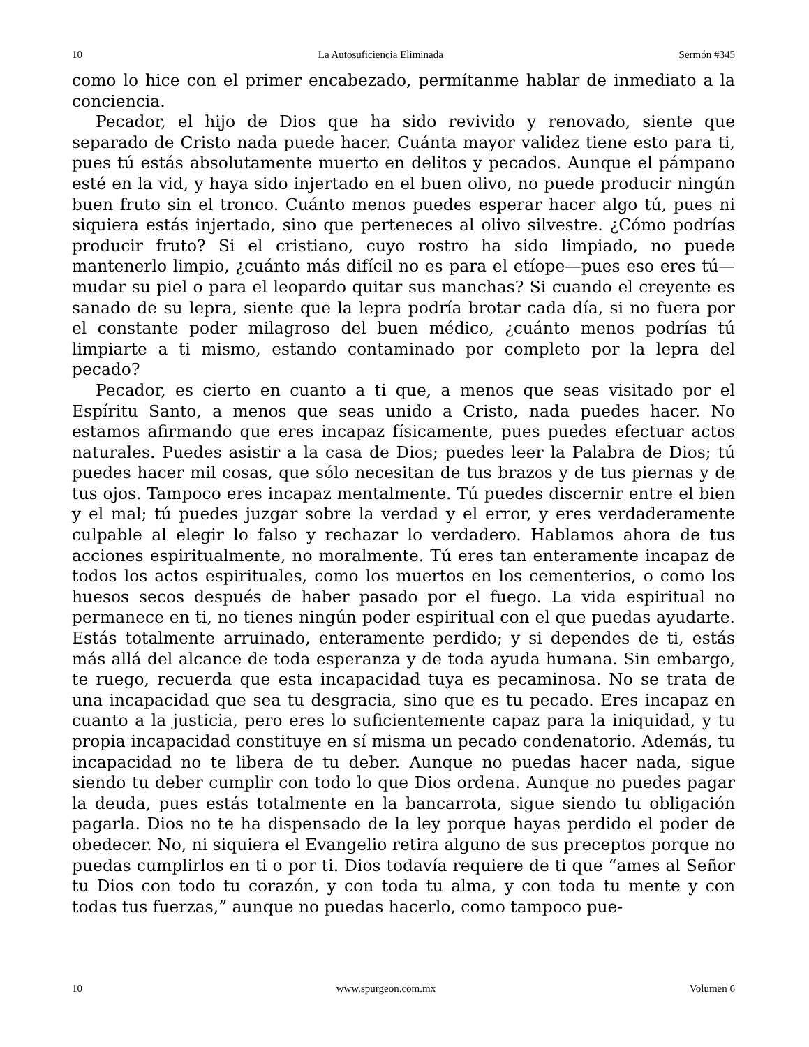10 La Autosuficiencia Eliminada Sermón #345
como lo hice con el primer encabezado, permítanme hablar de inmediato a la conciencia.
Pecador, el hijo de Dios que ha sido revivido y renovado, siente que separado de Cristo nada puede hacer. Cuánta mayor validez tiene esto para ti, pues tú estás absolutamente muerto en delitos y pecados. Aunque el pámpano esté en la vid, y haya sido injertado en el buen olivo, no puede producir ningún buen fruto sin el tronco. Cuánto menos puedes esperar hacer algo tú, pues ni siquiera estás injertado, sino que perteneces al olivo silvestre. ¿Cómo podrías producir fruto? Si el cristiano, cuyo rostro ha sido limpiado, no puede mantenerlo limpio, ¿cuánto más difícil no es para el etíope—pues eso eres tú—mudar su piel o para el leopardo quitar sus manchas? Si cuando el creyente es sanado de su lepra, siente que la lepra podría brotar cada día, si no fuera por el constante poder milagroso del buen médico, ¿cuánto menos podrías tú limpiarte a ti mismo, estando contaminado por completo por la lepra del pecado?
Pecador, es cierto en cuanto a ti que, a menos que seas visitado por el Espíritu Santo, a menos que seas unido a Cristo, nada puedes hacer. No estamos afirmando que eres incapaz físicamente, pues puedes efectuar actos naturales. Puedes asistir a la casa de Dios; puedes leer la Palabra de Dios; tú puedes hacer mil cosas, que sólo necesitan de tus brazos y de tus piernas y de tus ojos. Tampoco eres incapaz mentalmente. Tú puedes discernir entre el bien y el mal; tú puedes juzgar sobre la verdad y el error, y eres verdaderamente culpable al elegir lo falso y rechazar lo verdadero. Hablamos ahora de tus acciones espiritualmente, no moralmente. Tú eres tan enteramente incapaz de todos los actos espirituales, como los muertos en los cementerios, o como los huesos secos después de haber pasado por el fuego. La vida espiritual no permanece en ti, no tienes ningún poder espiritual con el que puedas ayudarte. Estás totalmente arruinado, enteramente perdido; y si dependes de ti, estás más allá del alcance de toda esperanza y de toda ayuda humana. Sin embargo, te ruego, recuerda que esta incapacidad tuya es pecaminosa. No se trata de una incapacidad que sea tu desgracia, sino que es tu pecado. Eres incapaz en cuanto a la justicia, pero eres lo suficientemente capaz para la iniquidad, y tu propia incapacidad constituye en sí misma un pecado condenatorio. Además, tu incapacidad no te libera de tu deber. Aunque no puedas hacer nada, sigue siendo tu deber cumplir con todo lo que Dios ordena. Aunque no puedes pagar la deuda, pues estás totalmente en la bancarrota, sigue siendo tu obligación pagarla. Dios no te ha dispensado de la ley porque hayas perdido el poder de obedecer. No, ni siquiera el Evangelio retira alguno de sus preceptos porque no puedas cumplirlos en ti o por ti. Dios todavía requiere de ti que “ames al Señor tu Dios con todo tu corazón, y con toda tu alma, y con toda tu mente y con todas tus fuerzas,” aunque no puedas hacerlo, como tampoco pue-
10 www.spurgeon.com.mx Volumen 6